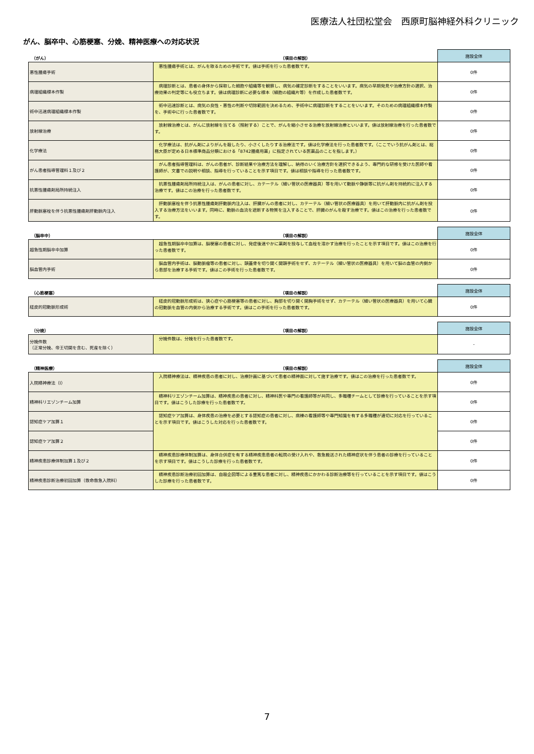医療法人社団松堂会　西原町脳神経外科クリニック
がん、脳卒中、心筋梗塞、分娩、精神医療への対応状況
| （がん） | （項目の解説） | 施設全体 |
| --- | --- | --- |
| 悪性腫瘍手術 | 悪性腫瘍手術とは、がんを取るための手術です。値は手術を行った患者数です。 | 0件 |
| 病理組織標本作製 | 病理診断とは、患者の身体から採取した細胞や組織等を観察し、病気の確定診断をすることをいいます。病気の早期発見や治療方針の選択、治療効果の判定等にも役立ちます。値は病理診断に必要な標本（細胞の組織片等）を作成した患者数です。 | 0件 |
| 術中迅速病理組織標本作製 | 術中迅速診断とは、病気の良性・悪性の判断や切除範囲を決めるため、手術中に病理診断をすることをいいます。そのための病理組織標本作製を、手術中に行った患者数です。 | 0件 |
| 放射線治療 | 放射線治療とは、がんに放射線を当てる（照射する）ことで、がんを縮小させる治療を放射線治療といいます。値は放射線治療を行った患者数です。 | 0件 |
| 化学療法 | 化学療法は、抗がん剤によりがんを殺したり、小さくしたりする治療法です。値は化学療法を行った患者数です。（ここでいう抗がん剤とは、総務大臣が定める日本標準商品分類における「8742腫瘍用薬」に指定されている医薬品のことを指します。） | 0件 |
| がん患者指導管理料１及び２ | がん患者指導管理料は、がんの患者が、診断結果や治療方法を理解し、納得のいく治療方針を選択できるよう、専門的な研修を受けた医師や看護師が、文書での説明や相談、指導を行っていることを示す項目です。値は相談や指導を行った患者数です。 | 0件 |
| 抗悪性腫瘍剤局所持続注入 | 抗悪性腫瘍剤局所持続注入は、がんの患者に対し、カテーテル（細い管状の医療器具）等を用いて動脈や静脈等に抗がん剤を持続的に注入する治療です。値はこの治療を行った患者数です。 | 0件 |
| 肝動脈塞栓を伴う抗悪性腫瘍剤肝動脈内注入 | 肝動脈塞栓を伴う抗悪性腫瘍剤肝動脈内注入は、肝臓がんの患者に対し、カテーテル（細い管状の医療器具）を用いて肝動脈内に抗がん剤を投入する治療方法をいいます。同時に、動脈の血流を遮断する物質を注入することで、肝臓のがんを殺す治療です。値はこの治療を行った患者数です。 | 0件 |
| （脳卒中） | （項目の解説） | 施設全体 |
| --- | --- | --- |
| 超急性期脳卒中加算 | 超急性期脳卒中加算は、脳梗塞の患者に対し、発症後速やかに薬剤を投与して血栓を溶かす治療を行ったことを示す項目です。値はこの治療を行った患者数です。 | 0件 |
| 脳血管内手術 | 脳血管内手術は、脳動脈瘤等の患者に対し、頭蓋骨を切り開く開頭手術をせず、カテーテル（細い管状の医療器具）を用いて脳の血管の内側から患部を治療する手術です。値はこの手術を行った患者数です。 | 0件 |
| （心筋梗塞） | （項目の解説） | 施設全体 |
| --- | --- | --- |
| 経皮的冠動脈形成術 | 経皮的冠動脈形成術は、狭心症や心筋梗塞等の患者に対し、胸部を切り開く開胸手術をせず、カテーテル（細い管状の医療器具）を用いて心臓の冠動脈を血管の内側から治療する手術です。値はこの手術を行った患者数です。 | 0件 |
| （分娩） | （項目の解説） | 施設全体 |
| --- | --- | --- |
| 分娩件数 （正常分娩、帝王切開を含む、死産を除く） | 分娩件数は、分娩を行った患者数です。 | - |
| （精神医療） | （項目の解説） | 施設全体 |
| --- | --- | --- |
| 入院精神療法（Ⅰ） | 入院精神療法は、精神疾患の患者に対し、治療計画に基づいて患者の精神面に対して施す治療です。値はこの治療を行った患者数です。 | 0件 |
| 精神科リエゾンチーム加算 | 精神科リエゾンチーム加算は、精神疾患の患者に対し、精神科医や専門の看護師等が共同し、多職種チームとして診療を行っていることを示す項目です。値はこうした診療を行った患者数です。 | 0件 |
| 認知症ケア加算１ | 認知症ケア加算は、身体疾患の治療を必要とする認知症の患者に対し、病棟の看護師等や専門知識を有する多職種が適切に対応を行っていることを示す項目です。値はこうした対応を行った患者数です。 | 0件 |
| 認知症ケア加算２ | | 0件 |
| 精神疾患診療体制加算１及び２ | 精神疾患診療体制加算は、身体合併症を有する精神疾患患者の転院の受け入れや、救急搬送された精神症状を伴う患者の診療を行っていることを示す項目です。値はこうした診療を行った患者数です。 | 0件 |
| 精神疾患診断治療初回加算（救命救急入院料） | 精神疾患診断治療初回加算は、自殺企図等による重篤な患者に対し、精神疾患にかかわる診断治療等を行っていることを示す項目です。値はこうした診療を行った患者数です。 | 0件 |
7